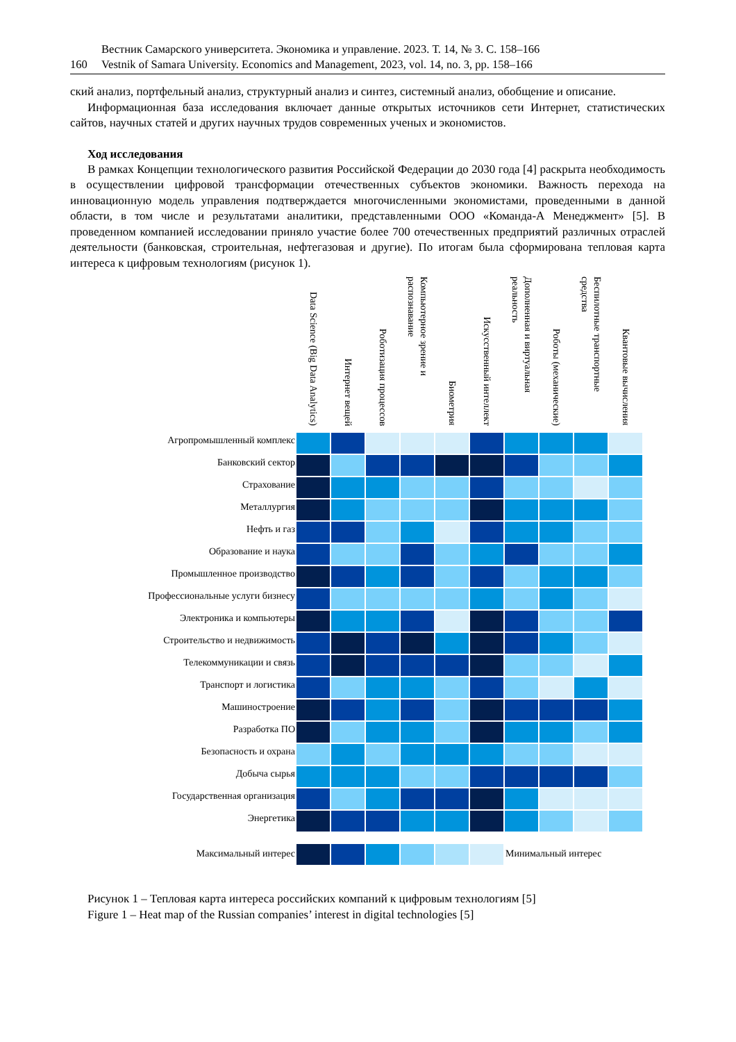Вестник Самарского университета. Экономика и управление. 2023. Т. 14, № 3. С. 158–166
160 Vestnik of Samara University. Economics and Management, 2023, vol. 14, no. 3, pp. 158–166
ский анализ, портфельный анализ, структурный анализ и синтез, системный анализ, обобщение и описание.
Информационная база исследования включает данные открытых источников сети Интернет, статистических сайтов, научных статей и других научных трудов современных ученых и экономистов.
Ход исследования
В рамках Концепции технологического развития Российской Федерации до 2030 года [4] раскрыта необходимость в осуществлении цифровой трансформации отечественных субъектов экономики. Важность перехода на инновационную модель управления подтверждается многочисленными экономистами, проведенными в данной области, в том числе и результатами аналитики, представленными ООО «Команда-А Менеджмент» [5]. В проведенном компанией исследовании приняло участие более 700 отечественных предприятий различных отраслей деятельности (банковская, строительная, нефтегазовая и другие). По итогам была сформирована тепловая карта интереса к цифровым технологиям (рисунок 1).
| | Data Science (Big Data Analytics) | Интернет вещей | Роботизация процессов | Компьютерное зрение и распознавание | Биометрия | Искусственный интеллект | Дополненная и виртуальная реальность | Роботы (механические) | Беспилотные транспортные средства | Квантовые вычисления |
| --- | --- | --- | --- | --- | --- | --- | --- | --- | --- | --- |
| Агропромышленный комплекс | | | | | | | | | | |
| Банковский сектор | | | | | | | | | | |
| Страхование | | | | | | | | | | |
| Металлургия | | | | | | | | | | |
| Нефть и газ | | | | | | | | | | |
| Образование и наука | | | | | | | | | | |
| Промышленное производство | | | | | | | | | | |
| Профессиональные услуги бизнесу | | | | | | | | | | |
| Электроника и компьютеры | | | | | | | | | | |
| Строительство и недвижимость | | | | | | | | | | |
| Телекоммуникации и связь | | | | | | | | | | |
| Транспорт и логистика | | | | | | | | | | |
| Машиностроение | | | | | | | | | | |
| Разработка ПО | | | | | | | | | | |
| Безопасность и охрана | | | | | | | | | | |
| Добыча сырья | | | | | | | | | | |
| Государственная организация | | | | | | | | | | |
| Энергетика | | | | | | | | | | |
| Максимальный интерес | | | | | | | Минимальный интерес | | | |
Рисунок 1 – Тепловая карта интереса российских компаний к цифровым технологиям [5]
Figure 1 – Heat map of the Russian companies’ interest in digital technologies [5]